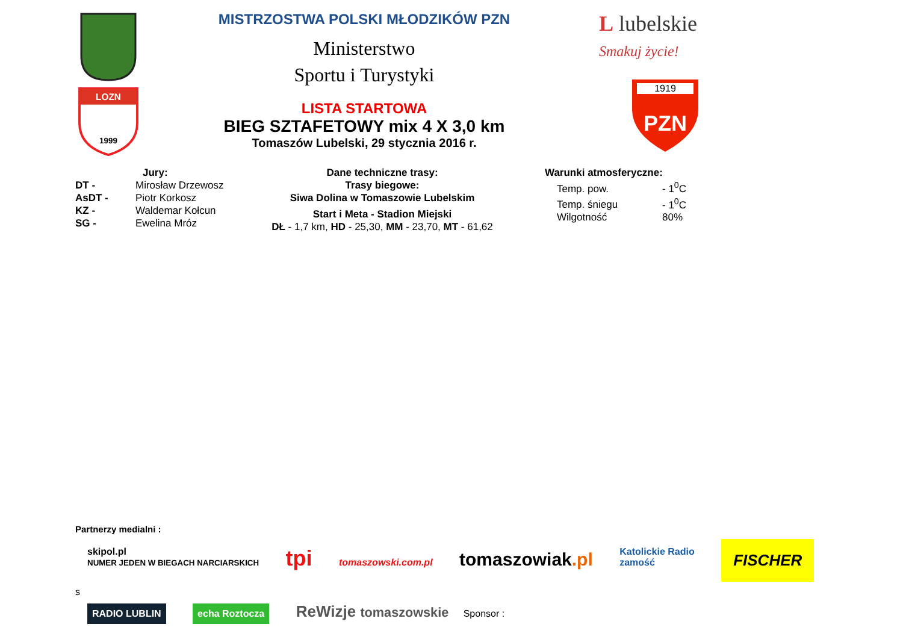LOZN
1999
MISTRZOSTWA POLSKI MŁODZIKÓW PZN
Ministerstwo
Sportu i Turystyki
LISTA STARTOWA
BIEG SZTAFETOWY mix 4 X 3,0 km
Tomaszów Lubelski, 29 stycznia 2016 r.
L lubelskie
Smakuj życie!
1919
PZN
Jury:
DT - Mirosław Drzewosz
AsDT - Piotr Korkosz
KZ - Waldemar Kołcun
SG - Ewelina Mróz
Dane techniczne trasy:
Trasy biegowe:
Siwa Dolina w Tomaszowie Lubelskim
Start i Meta - Stadion Miejski
DŁ - 1,7 km, HD - 25,30, MM - 23,70, MT - 61,62
Warunki atmosferyczne:
Temp. pow. - 1<sup>0</sup>C
Temp. śniegu - 1<sup>0</sup>C
Wilgotność 80%
Partnerzy medialni :
skipol.pl
NUMER JEDEN W BIEGACH NARCIARSKICH tpi tomaszowski.com.pl tomaszowiak.pl Katolickie Radio
zamość FISCHER
s
RADIO LUBLIN echa Roztocza ReWizje tomaszowskie Sponsor :